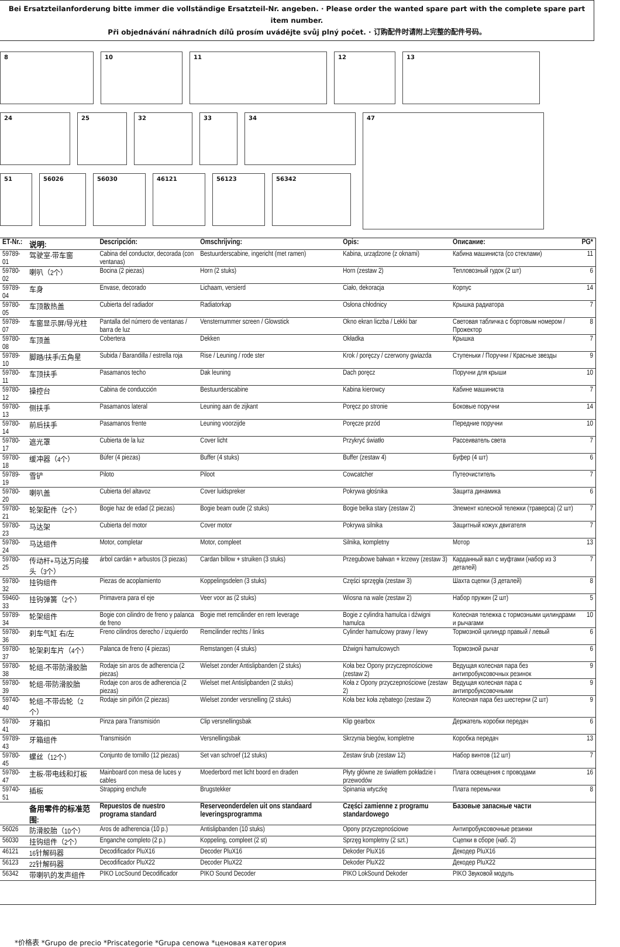Bei Ersatzteilanforderung bitte immer die vollständige Ersatzteil-Nr. angeben. · Please order the wanted spare part with the complete spare part item number.
Při objednávání náhradních dílů prosím uvádějte svůj plný počet. · 订购配件时请附上完整的配件号码。
8 10 11 12 13
24 25 32 33 34
47
51 56026 56030 46121 56123 56342
| ET-Nr.: | 说明: | Descripción: | Omschrijving: | Opis: | Описание: | PG* |
| --- | --- | --- | --- | --- | --- | --- |
| 59789-01 | 驾驶室-带车窗 | Cabina del conductor, decorada (con ventanas) | Bestuurderscabine, ingericht (met ramen) | Kabina, urządzone (z oknami) | Кабина машиниста (со стеклами) | 11 |
| 59780-02 | 喇叭（2个） | Bocina (2 piezas) | Horn (2 stuks) | Horn (zestaw 2) | Тепловозный гудок (2 шт) | 6 |
| 59789-04 | 车身 | Envase, decorado | Lichaam, versierd | Ciało, dekoracja | Корпус | 14 |
| 59780-05 | 车顶散热盖 | Cubierta del radiador | Radiatorkap | Osłona chłodnicy | Крышка радиатора | 7 |
| 59789-07 | 车窗显示屏/导光柱 | Pantalla del número de ventanas / barra de luz | Vensternummer screen / Glowstick | Okno ekran liczba / Lekki bar | Световая табличка с бортовым номером / Прожектор | 8 |
| 59780-08 | 车顶盖 | Cobertera | Dekken | Okładka | Крышка | 7 |
| 59789-10 | 脚踏/扶手/五角星 | Subida / Barandilla / estrella roja | Rise / Leuning / rode ster | Krok / poręczy / czerwony gwiazda | Ступеньки / Поручни / Красные звезды | 9 |
| 59780-11 | 车顶扶手 | Pasamanos techo | Dak leuning | Dach poręcz | Поручни для крыши | 10 |
| 59780-12 | 操控台 | Cabina de conducción | Bestuurderscabine | Kabina kierowcy | Кабине машиниста | 7 |
| 59780-13 | 侧扶手 | Pasamanos lateral | Leuning aan de zijkant | Poręcz po stronie | Боковые поручни | 14 |
| 59780-14 | 前后扶手 | Pasamanos frente | Leuning voorzijde | Poręcze przód | Передние поручни | 10 |
| 59780-17 | 遮光罩 | Cubierta de la luz | Cover licht | Przykryć światło | Рассеиватель света | 7 |
| 59780-18 | 缓冲器（4个） | Búfer (4 piezas) | Buffer (4 stuks) | Buffer (zestaw 4) | Буфер (4 шт) | 6 |
| 59789-19 | 雪铲 | Piloto | Piloot | Cowcatcher | Путеочиститель | 7 |
| 59780-20 | 喇叭盖 | Cubierta del altavoz | Cover luidspreker | Pokrywa głośnika | Защита динамика | 6 |
| 59780-21 | 轮架配件（2个） | Bogie haz de edad (2 piezas) | Bogie beam oude (2 stuks) | Bogie belka stary (zestaw 2) | Элемент колесной тележки (траверса) (2 шт) | 7 |
| 59780-23 | 马达架 | Cubierta del motor | Cover motor | Pokrywa silnika | Защитный кожух двигателя | 7 |
| 59780-24 | 马达组件 | Motor, completar | Motor, compleet | Silnika, kompletny | Мотор | 13 |
| 59780-25 | 传动杆+马达万向接头（3个） | árbol cardán + arbustos (3 piezas) | Cardan billow + struiken (3 stuks) | Przegubowe bałwan + krzewy (zestaw 3) | Карданный вал с муфтами (набор из 3 деталей) | 7 |
| 59780-32 | 挂钩组件 | Piezas de acoplamiento | Koppelingsdelen (3 stuks) | Części sprzęgła (zestaw 3) | Шахта сцепки (3 деталей) | 8 |
| 59460-33 | 挂钩弹簧（2个） | Primavera para el eje | Veer voor as (2 stuks) | Wiosna na wale (zestaw 2) | Набор пружин (2 шт) | 5 |
| 59789-34 | 轮架组件 | Bogie con cilindro de freno y palanca de freno | Bogie met remcilinder en rem leverage | Bogie z cylindra hamulca i dźwigni hamulca | Колесная тележка с тормозными цилиндрами и рычагами | 10 |
| 59780-36 | 刹车气缸 右/左 | Freno cilindros derecho / izquierdo | Remcilinder rechts / links | Cylinder hamulcowy prawy / lewy | Тормозной цилиндр правый / левый | 6 |
| 59780-37 | 轮架刹车片（4个） | Palanca de freno (4 piezas) | Remstangen (4 stuks) | Dźwigni hamulcowych | Тормозной рычаг | 6 |
| 59780-38 | 轮组-不带防滑胶胎 | Rodaje sin aros de adherencia (2 piezas) | Wielset zonder Antislipbanden (2 stuks) | Koła bez Opony przyczepnościowe (zestaw 2) | Ведущая колесная пара без антипробуксовочных резинок | 9 |
| 59780-39 | 轮组-带防滑胶胎 | Rodaje con aros de adherencia (2 piezas) | Wielset met Antislipbanden (2 stuks) | Koła z Opony przyczepnościowe (zestaw 2) | Ведущая колесная пара с антипробуксовочными | 9 |
| 59740-40 | 轮组-不带齿轮（2个） | Rodaje sin piñón (2 piezas) | Wielset zonder versnelling (2 stuks) | Koła bez koła zębatego (zestaw 2) | Колесная пара без шестерни (2 шт) | 9 |
| 59780-41 | 牙箱扣 | Pinza para Transmisión | Clip versnellingsbak | Klip gearbox | Держатель коробки передач | 6 |
| 59789-43 | 牙箱组件 | Transmisión | Versnellingsbak | Skrzynia biegów, kompletne | Коробка передач | 13 |
| 59780-45 | 螺丝（12个） | Conjunto de tornillo (12 piezas) | Set van schroef (12 stuks) | Zestaw śrub (zestaw 12) | Набор винтов (12 шт) | 7 |
| 59780-47 | 主板-带电线和灯板 | Mainboard con mesa de luces y cables | Moederbord met licht boord en draden | Płyty główne ze światłem pokładzie i przewodów | Плата освещения с проводами | 16 |
| 59740-51 | 插板 | Strapping enchufe | Brugstekker | Spinania wtyczkę | Плата перемычки | 8 |
| | 备用零件的标准范围: | Repuestos de nuestro programa standard | Reserveonderdelen uit ons standaard leveringsprogramma | Części zamienne z programu standardowego | Базовые запасные части | |
| 56026 | 防滑胶胎（10个） | Aros de adherencia (10 p.) | Antislipbanden (10 stuks) | Opony przyczepnościowe | Антипробуксовочные резинки | |
| 56030 | 挂钩组件（2个） | Enganche completo (2 p.) | Koppeling, compleet (2 st) | Sprzęg kompletny (2 szt.) | Сцепки в сборе (наб. 2) | |
| 46121 | 16针解码器 | Decodificador PluX16 | Decoder PluX16 | Dekoder PluX16 | Декодер PluX16 | |
| 56123 | 22针解码器 | Decodificador PluX22 | Decoder PluX22 | Dekoder PluX22 | Декодер PluX22 | |
| 56342 | 带喇叭的发声组件 | PIKO LocSound Decodificador | PIKO Sound Decoder | PIKO LokSound Dekoder | PIKO Звуковой модуль | |
*价格表 *Grupo de precio *Priscategorie *Grupa cenowa *ценовая категория